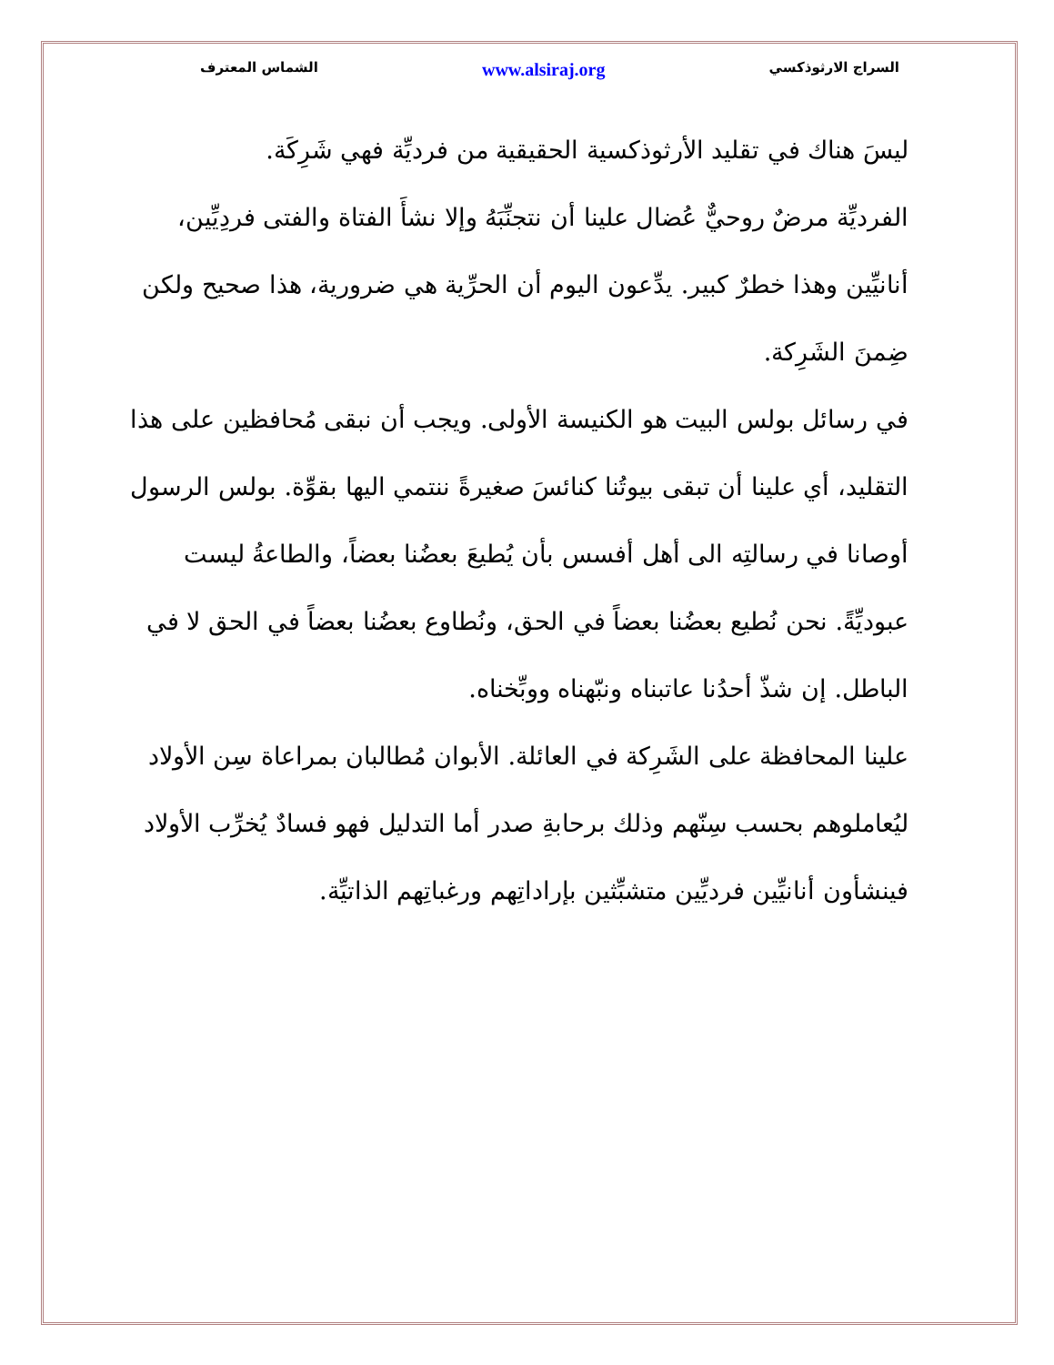السراج الارثوذكسي www.alsiraj.org الشماس المعترف
ليسَ هناك في تقليد الأرثوذكسية الحقيقية من فرديِّة فهي شَرِكَة.
الفرديِّة مرضٌ روحيٌّ عُضال علينا أن نتجنِّبَهُ وإلا نشأَ الفتاة والفتى فردِيِّين، أنانيِّين وهذا خطرٌ كبير. يدِّعون اليوم أن الحرِّية هي ضرورية، هذا صحيح ولكن ضِمنَ الشَرِكة.
في رسائل بولس البيت هو الكنيسة الأولى. ويجب أن نبقى مُحافظين على هذا التقليد، أي علينا أن تبقى بيوتُنا كنائسَ صغيرةً ننتمي اليها بقوِّة. بولس الرسول أوصانا في رسالتِه الى أهل أفسس بأن يُطيعَ بعضُنا بعضاً، والطاعةُ ليست عبوديِّةً. نحن نُطيع بعضُنا بعضاً في الحق، ونُطاوع بعضُنا بعضاً في الحق لا في الباطل. إن شذّ أحدُنا عاتبناه ونبّهناه ووبِّخناه.
علينا المحافظة على الشَرِكة في العائلة. الأبوان مُطالبان بمراعاة سِن الأولاد ليُعاملوهم بحسب سِنّهم وذلك برحابةِ صدر أما التدليل فهو فسادٌ يُخرِّب الأولاد فينشأون أنانيِّين فرديِّين متشبِّثين بإراداتِهم ورغباتِهم الذاتيِّة.